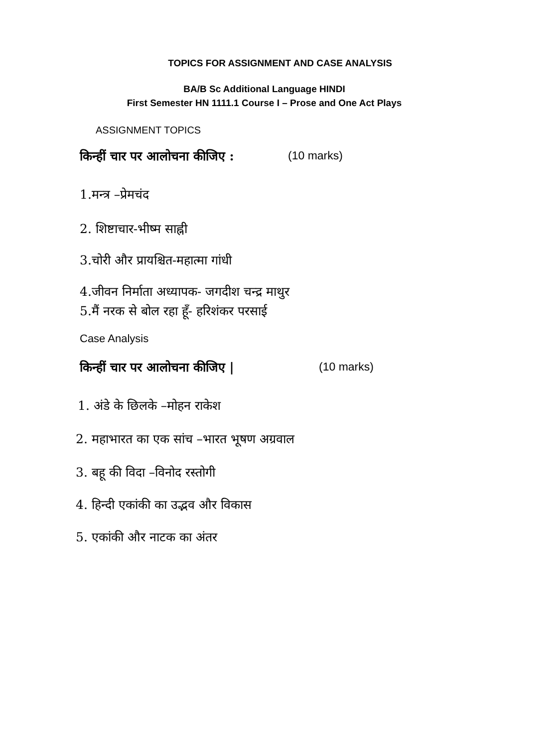TOPICS FOR ASSIGNMENT AND CASE ANALYSIS
BA/B Sc Additional Language HINDI
First Semester HN 1111.1 Course I – Prose and One Act Plays
ASSIGNMENT TOPICS
किन्हीं चार पर आलोचना कीजिए : (10 marks)
1.मन्त्र –प्रेमचंद
2. शिष्टाचार-भीष्म साह्नी
3.चोरी और प्रायश्चित-महात्मा गांधी
4.जीवन निर्माता अध्यापक- जगदीश चन्द्र माथुर
5.मैं नरक से बोल रहा हूँ- हरिशंकर परसाई
Case Analysis
किन्हीं चार पर आलोचना कीजिए | (10 marks)
1. अंडे के छिलके –मोहन राकेश
2. महाभारत का एक सांच –भारत भूषण अग्रवाल
3. बहू की विदा –विनोद रस्तोगी
4. हिन्दी एकांकी का उद्भव और विकास
5. एकांकी और नाटक का अंतर